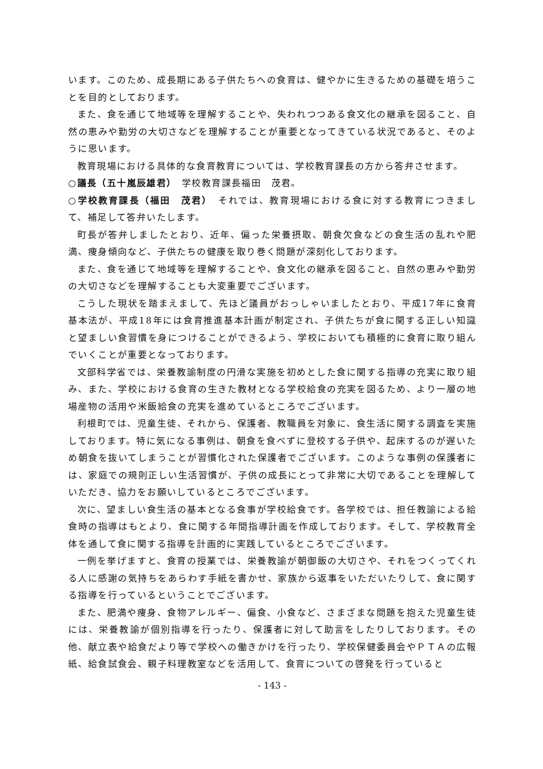います。このため、成長期にある子供たちへの食育は、健やかに生きるための基礎を培うことを目的としております。
また、食を通じて地域等を理解することや、失われつつある食文化の継承を図ること、自然の恵みや勤労の大切さなどを理解することが重要となってきている状況であると、そのように思います。
教育現場における具体的な食育教育については、学校教育課長の方から答弁させます。
○議長（五十嵐辰雄君）　学校教育課長福田　茂君。
○学校教育課長（福田　茂君）　それでは、教育現場における食に対する教育につきまして、補足して答弁いたします。
町長が答弁しましたとおり、近年、偏った栄養摂取、朝食欠食などの食生活の乱れや肥満、痩身傾向など、子供たちの健康を取り巻く問題が深刻化しております。
また、食を通じて地域等を理解することや、食文化の継承を図ること、自然の恵みや勤労の大切さなどを理解することも大変重要でございます。
こうした現状を踏まえまして、先ほど議員がおっしゃいましたとおり、平成17年に食育基本法が、平成18年には食育推進基本計画が制定され、子供たちが食に関する正しい知識と望ましい食習慣を身につけることができるよう、学校においても積極的に食育に取り組んでいくことが重要となっております。
文部科学省では、栄養教諭制度の円滑な実施を初めとした食に関する指導の充実に取り組み、また、学校における食育の生きた教材となる学校給食の充実を図るため、より一層の地場産物の活用や米飯給食の充実を進めているところでございます。
利根町では、児童生徒、それから、保護者、教職員を対象に、食生活に関する調査を実施しております。特に気になる事例は、朝食を食べずに登校する子供や、起床するのが遅いため朝食を抜いてしまうことが習慣化された保護者でございます。このような事例の保護者には、家庭での規則正しい生活習慣が、子供の成長にとって非常に大切であることを理解していただき、協力をお願いしているところでございます。
次に、望ましい食生活の基本となる食事が学校給食です。各学校では、担任教諭による給食時の指導はもとより、食に関する年間指導計画を作成しております。そして、学校教育全体を通して食に関する指導を計画的に実践しているところでございます。
一例を挙げますと、食育の授業では、栄養教諭が朝御飯の大切さや、それをつくってくれる人に感謝の気持ちをあらわす手紙を書かせ、家族から返事をいただいたりして、食に関する指導を行っているということでございます。
また、肥満や痩身、食物アレルギー、偏食、小食など、さまざまな問題を抱えた児童生徒には、栄養教諭が個別指導を行ったり、保護者に対して助言をしたりしております。その他、献立表や給食だより等で学校への働きかけを行ったり、学校保健委員会やＰＴＡの広報紙、給食試食会、親子料理教室などを活用して、食育についての啓発を行っていると
- 143 -